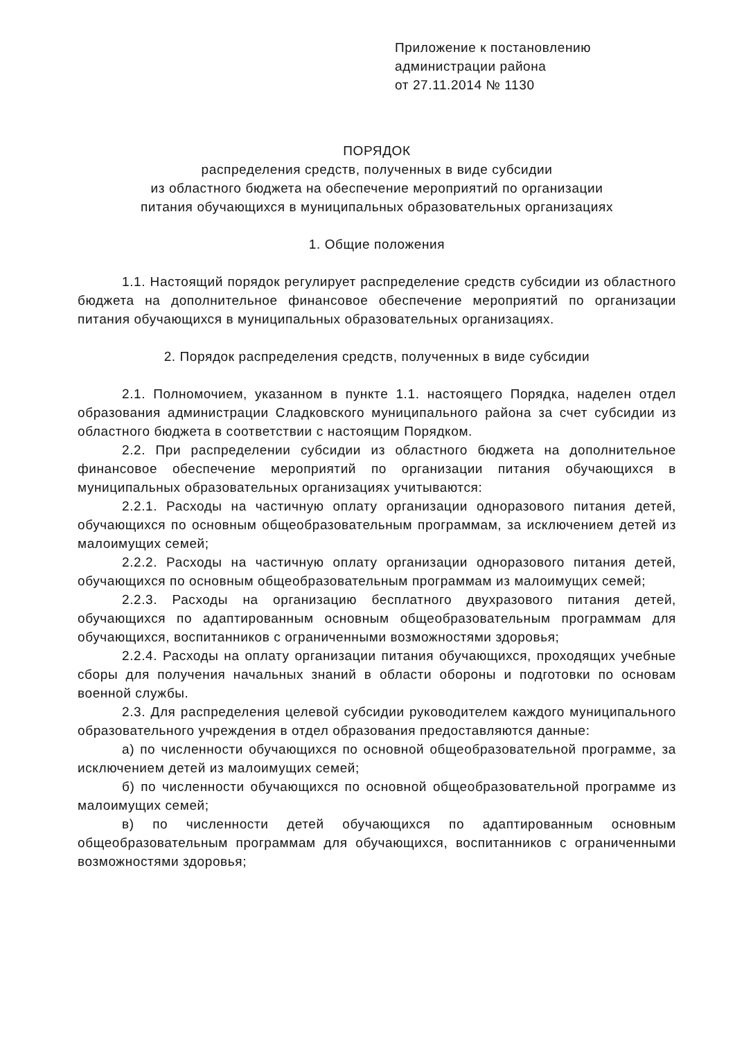Приложение к постановлению
администрации района
от 27.11.2014 № 1130
ПОРЯДОК
распределения средств, полученных в виде субсидии
из областного бюджета на обеспечение мероприятий по организации
питания обучающихся в муниципальных образовательных организациях
1. Общие положения
1.1. Настоящий порядок регулирует распределение средств субсидии из областного бюджета на дополнительное финансовое обеспечение мероприятий по организации питания обучающихся в муниципальных образовательных организациях.
2. Порядок распределения средств, полученных в виде субсидии
2.1. Полномочием, указанном в пункте 1.1. настоящего Порядка, наделен отдел образования администрации Сладковского муниципального района за счет субсидии из областного бюджета в соответствии с настоящим Порядком.
2.2. При распределении субсидии из областного бюджета на дополнительное финансовое обеспечение мероприятий по организации питания обучающихся в муниципальных образовательных организациях учитываются:
2.2.1. Расходы на частичную оплату организации одноразового питания детей, обучающихся по основным общеобразовательным программам, за исключением детей из малоимущих семей;
2.2.2. Расходы на частичную оплату организации одноразового питания детей, обучающихся по основным общеобразовательным программам из малоимущих семей;
2.2.3. Расходы на организацию бесплатного двухразового питания детей, обучающихся по адаптированным основным общеобразовательным программам для обучающихся, воспитанников с ограниченными возможностями здоровья;
2.2.4. Расходы на оплату организации питания обучающихся, проходящих учебные сборы для получения начальных знаний в области обороны и подготовки по основам военной службы.
2.3. Для распределения целевой субсидии руководителем каждого муниципального образовательного учреждения в отдел образования предоставляются данные:
а) по численности обучающихся по основной общеобразовательной программе, за исключением детей из малоимущих семей;
б) по численности обучающихся по основной общеобразовательной программе из малоимущих семей;
в) по численности детей обучающихся по адаптированным основным общеобразовательным программам для обучающихся, воспитанников с ограниченными возможностями здоровья;